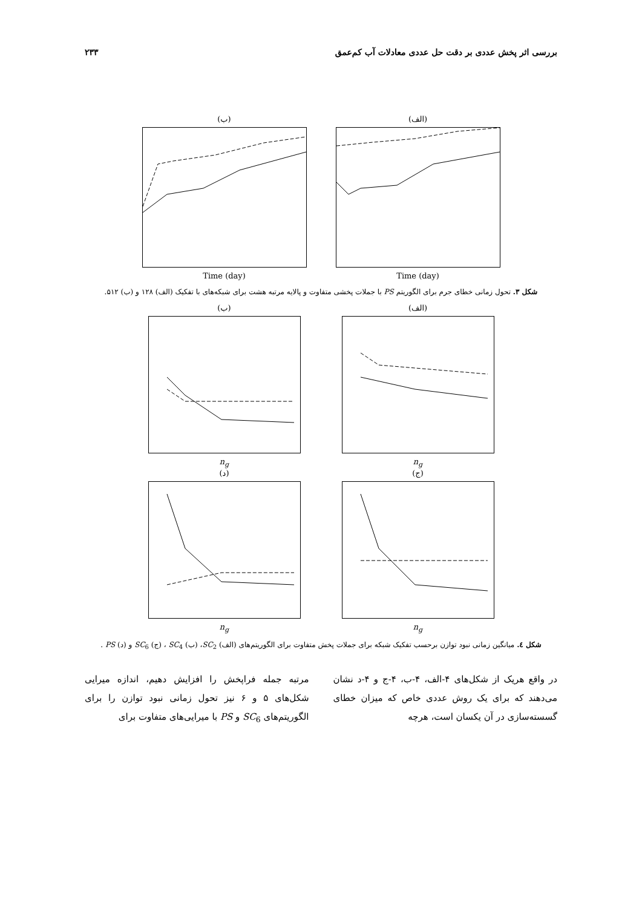بررسی اثر پخش عددی بر دقت حل عددی معادلات آب کم‌عمق ۲۳۳
(الف)
Time (day)
(ب)
Time (day)
شکل ۳. تحول زمانی خطای جرم برای الگوریتم PS با جملات پخشی متفاوت و پالایه مرتبه هشت برای شبکه‌های با تفکیک (الف) ۱۲۸ و (ب) ۵۱۲.
(الف)
n<sub>g</sub>
(ج)
(ب)
n<sub>g</sub>
(د)
n<sub>g</sub> n<sub>g</sub>
شکل ٤. میانگین زمانی نبود توازن برحسب تفکیک شبکه برای جملات پخش متفاوت برای الگوریتم‌های (الف) SC<sub>2</sub>، (ب) SC<sub>4</sub> ، (ج) SC<sub>6</sub> و (د) PS .
در واقع هریک از شکل‌های ۴-الف، ۴-ب، ۴-ج و ۴-د نشان می‌دهند که برای یک روش عددی خاص که میزان خطای گسسته‌سازی در آن یکسان است، هرچه
مرتبه جمله فراپخش را افزایش دهیم، اندازه میرایی شکل‌های ۵ و ۶ نیز تحول زمانی نبود توازن را برای الگوریتم‌های SC<sub>6</sub> و PS با میرایی‌های متفاوت برای